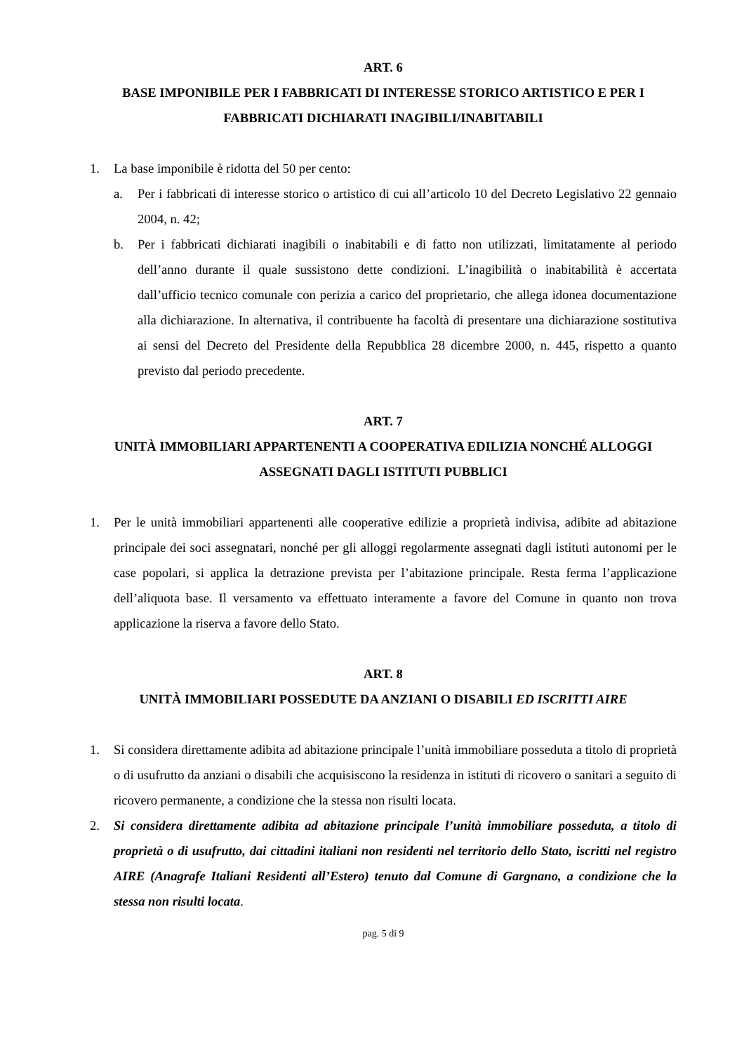ART. 6
BASE IMPONIBILE PER I FABBRICATI DI INTERESSE STORICO ARTISTICO E PER I FABBRICATI DICHIARATI INAGIBILI/INABITABILI
1. La base imponibile è ridotta del 50 per cento:
a. Per i fabbricati di interesse storico o artistico di cui all’articolo 10 del Decreto Legislativo 22 gennaio 2004, n. 42;
b. Per i fabbricati dichiarati inagibili o inabitabili e di fatto non utilizzati, limitatamente al periodo dell’anno durante il quale sussistono dette condizioni. L’inagibilità o inabitabilità è accertata dall’ufficio tecnico comunale con perizia a carico del proprietario, che allega idonea documentazione alla dichiarazione. In alternativa, il contribuente ha facoltà di presentare una dichiarazione sostitutiva ai sensi del Decreto del Presidente della Repubblica 28 dicembre 2000, n. 445, rispetto a quanto previsto dal periodo precedente.
ART. 7
UNITÀ IMMOBILIARI APPARTENENTI A COOPERATIVA EDILIZIA NONCHÉ ALLOGGI ASSEGNATI DAGLI ISTITUTI PUBBLICI
1. Per le unità immobiliari appartenenti alle cooperative edilizie a proprietà indivisa, adibite ad abitazione principale dei soci assegnatari, nonché per gli alloggi regolarmente assegnati dagli istituti autonomi per le case popolari, si applica la detrazione prevista per l’abitazione principale. Resta ferma l’applicazione dell’aliquota base. Il versamento va effettuato interamente a favore del Comune in quanto non trova applicazione la riserva a favore dello Stato.
ART. 8
UNITÀ IMMOBILIARI POSSEDUTE DA ANZIANI O DISABILI ED ISCRITTI AIRE
1. Si considera direttamente adibita ad abitazione principale l’unità immobiliare posseduta a titolo di proprietà o di usufrutto da anziani o disabili che acquisiscono la residenza in istituti di ricovero o sanitari a seguito di ricovero permanente, a condizione che la stessa non risulti locata.
2. Si considera direttamente adibita ad abitazione principale l’unità immobiliare posseduta, a titolo di proprietà o di usufrutto, dai cittadini italiani non residenti nel territorio dello Stato, iscritti nel registro AIRE (Anagrafe Italiani Residenti all’Estero) tenuto dal Comune di Gargnano, a condizione che la stessa non risulti locata.
pag. 5 di 9